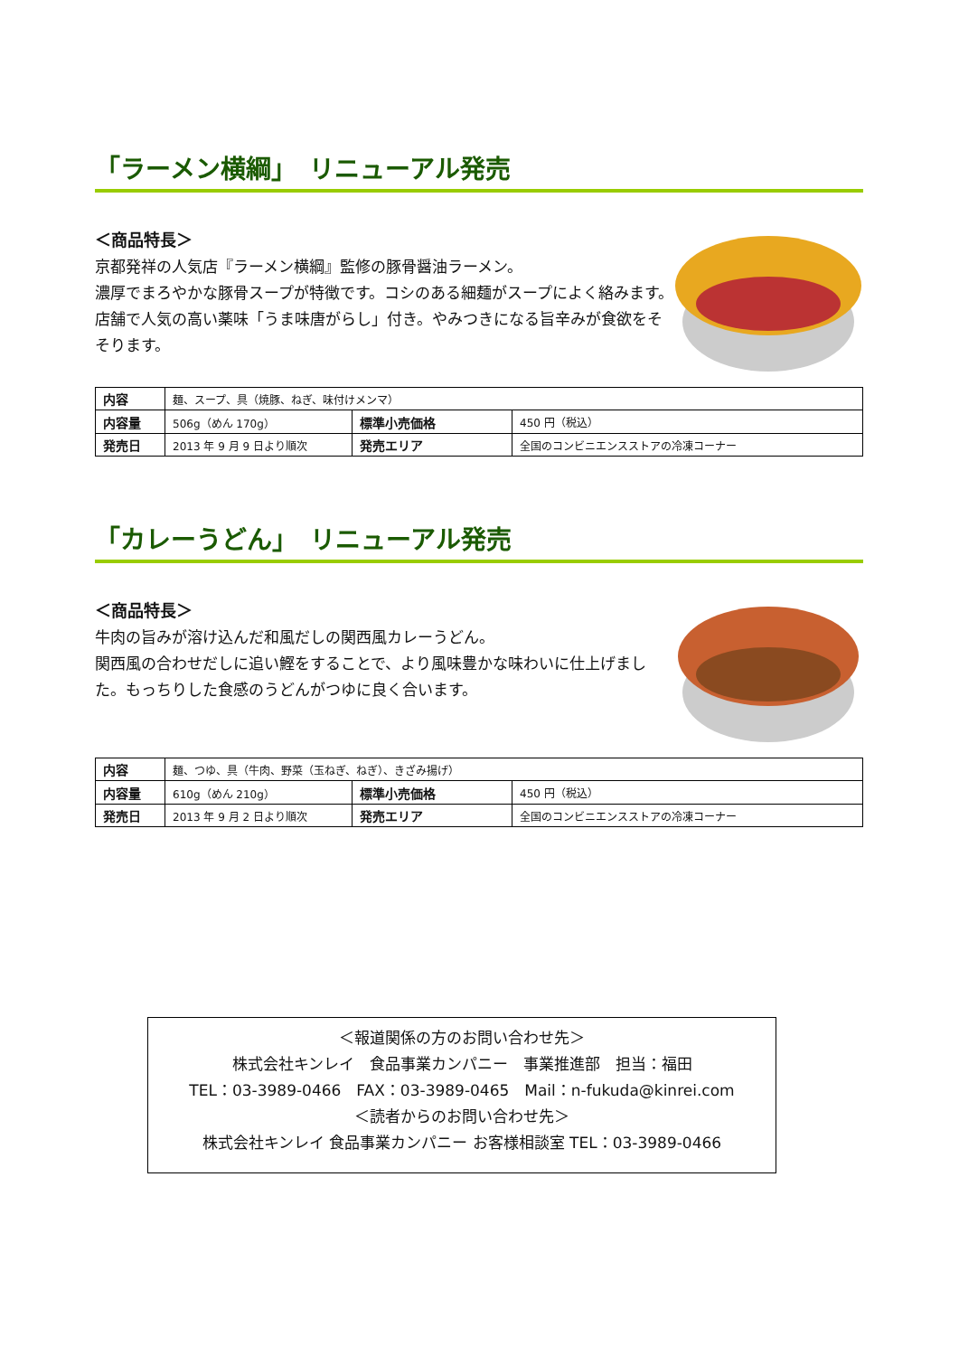「ラーメン横綱」　リニューアル発売
＜商品特長＞
京都発祥の人気店『ラーメン横綱』監修の豚骨醤油ラーメン。
濃厚でまろやかな豚骨スープが特徴です。コシのある細麺がスープによく絡みます。店舗で人気の高い薬味「うま味唐がらし」付き。やみつきになる旨辛みが食欲をそそります。
| 内容 | 麺、スープ、具（焼豚、ねぎ、味付けメンマ） | | |
| 内容量 | 506g（めん 170g） | 標準小売価格 | 450 円（税込） |
| 発売日 | 2013 年 9 月 9 日より順次 | 発売エリア | 全国のコンビニエンスストアの冷凍コーナー |
「カレーうどん」　リニューアル発売
＜商品特長＞
牛肉の旨みが溶け込んだ和風だしの関西風カレーうどん。
関西風の合わせだしに追い鰹をすることで、より風味豊かな味わいに仕上げました。もっちりした食感のうどんがつゆに良く合います。
| 内容 | 麺、つゆ、具（牛肉、野菜（玉ねぎ、ねぎ）、きざみ揚げ） | | |
| 内容量 | 610g（めん 210g） | 標準小売価格 | 450 円（税込） |
| 発売日 | 2013 年 9 月 2 日より順次 | 発売エリア | 全国のコンビニエンスストアの冷凍コーナー |
＜報道関係の方のお問い合わせ先＞
株式会社キンレイ　食品事業カンパニー　事業推進部　担当：福田
TEL：03-3989-0466　FAX：03-3989-0465　Mail：n-fukuda@kinrei.com
＜読者からのお問い合わせ先＞
株式会社キンレイ 食品事業カンパニー お客様相談室 TEL：03-3989-0466